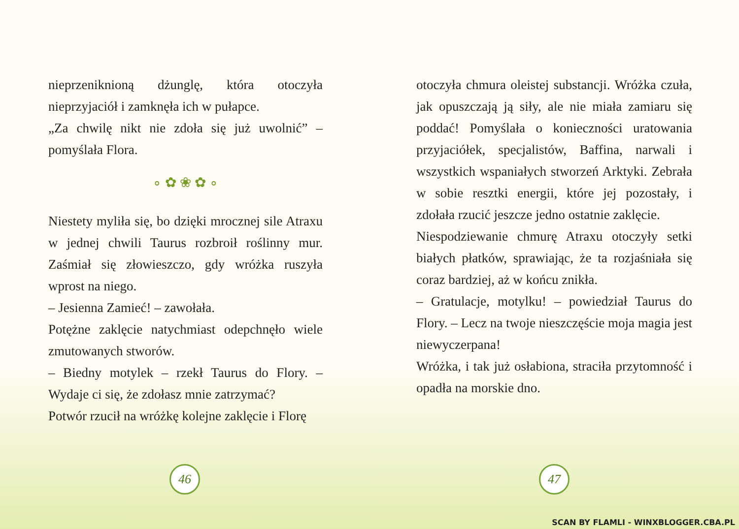nieprzeniknioną dżunglę, która otoczyła nieprzyjaciół i zamknęła ich w pułapce.
„Za chwilę nikt nie zdoła się już uwolnić” – pomyślała Flora.
∘ ✿ ❀ ✿ ∘
Niestety myliła się, bo dzięki mrocznej sile Atraxu w jednej chwili Taurus rozbroił roślinny mur. Zaśmiał się złowieszczo, gdy wróżka ruszyła wprost na niego.
– Jesienna Zamieć! – zawołała.
Potężne zaklęcie natychmiast odepchnęło wiele zmutowanych stworów.
– Biedny motylek – rzekł Taurus do Flory. – Wydaje ci się, że zdołasz mnie zatrzymać?
Potwór rzucił na wróżkę kolejne zaklęcie i Florę
46
otoczyła chmura oleistej substancji. Wróżka czuła, jak opuszczają ją siły, ale nie miała zamiaru się poddać! Pomyślała o konieczności uratowania przyjaciółek, specjalistów, Baffina, narwali i wszystkich wspaniałych stworzeń Arktyki. Zebrała w sobie resztki energii, które jej pozostały, i zdołała rzucić jeszcze jedno ostatnie zaklęcie.
Niespodziewanie chmurę Atraxu otoczyły setki białych płatków, sprawiając, że ta rozjaśniała się coraz bardziej, aż w końcu znikła.
– Gratulacje, motylku! – powiedział Taurus do Flory. – Lecz na twoje nieszczęście moja magia jest niewyczerpana!
Wróżka, i tak już osłabiona, straciła przytomność i opadła na morskie dno.
47
SCAN BY FLAMLI - WINXBLOGGER.CBA.PL